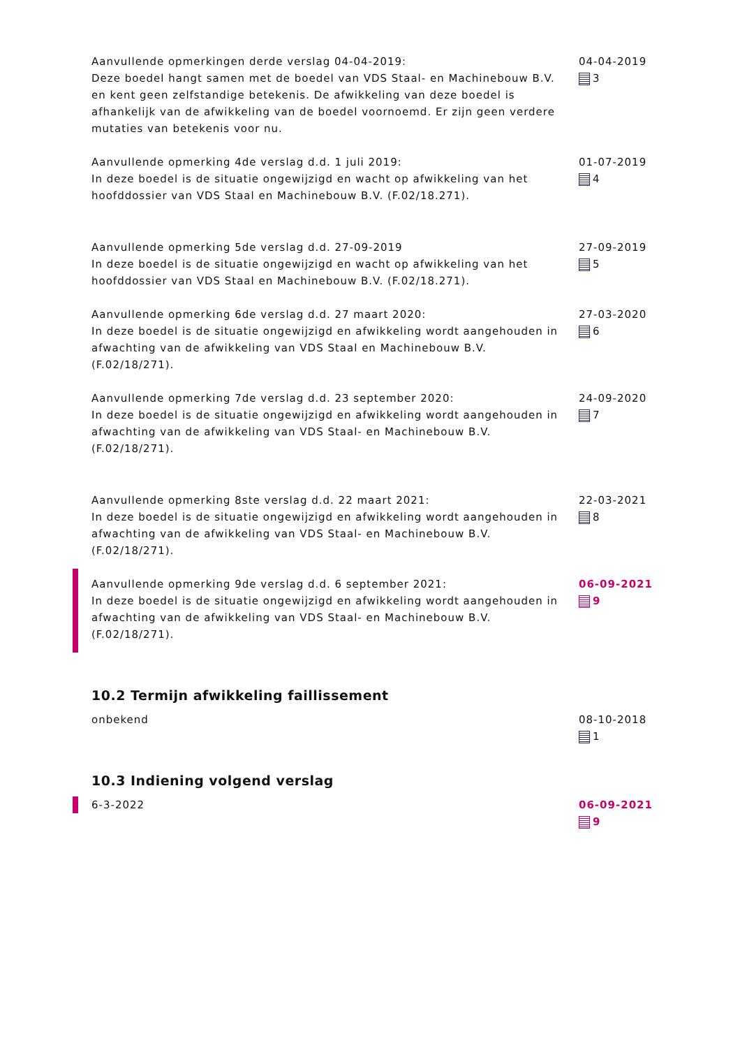Aanvullende opmerkingen derde verslag 04-04-2019:
Deze boedel hangt samen met de boedel van VDS Staal- en Machinebouw B.V. en kent geen zelfstandige betekenis. De afwikkeling van deze boedel is afhankelijk van de afwikkeling van de boedel voornoemd. Er zijn geen verdere mutaties van betekenis voor nu.
04-04-2019
3
Aanvullende opmerking 4de verslag d.d. 1 juli 2019:
In deze boedel is de situatie ongewijzigd en wacht op afwikkeling van het hoofddossier van VDS Staal en Machinebouw B.V. (F.02/18.271).
01-07-2019
4
Aanvullende opmerking 5de verslag d.d. 27-09-2019
In deze boedel is de situatie ongewijzigd en wacht op afwikkeling van het hoofddossier van VDS Staal en Machinebouw B.V. (F.02/18.271).
27-09-2019
5
Aanvullende opmerking 6de verslag d.d. 27 maart 2020:
In deze boedel is de situatie ongewijzigd en afwikkeling wordt aangehouden in afwachting van de afwikkeling van VDS Staal en Machinebouw B.V. (F.02/18/271).
27-03-2020
6
Aanvullende opmerking 7de verslag d.d. 23 september 2020:
In deze boedel is de situatie ongewijzigd en afwikkeling wordt aangehouden in afwachting van de afwikkeling van VDS Staal- en Machinebouw B.V. (F.02/18/271).
24-09-2020
7
Aanvullende opmerking 8ste verslag d.d. 22 maart 2021:
In deze boedel is de situatie ongewijzigd en afwikkeling wordt aangehouden in afwachting van de afwikkeling van VDS Staal- en Machinebouw B.V. (F.02/18/271).
22-03-2021
8
Aanvullende opmerking 9de verslag d.d. 6 september 2021:
In deze boedel is de situatie ongewijzigd en afwikkeling wordt aangehouden in afwachting van de afwikkeling van VDS Staal- en Machinebouw B.V. (F.02/18/271).
06-09-2021
9
10.2 Termijn afwikkeling faillissement
onbekend 08-10-2018
1
10.3 Indiening volgend verslag
6-3-2022 06-09-2021
9